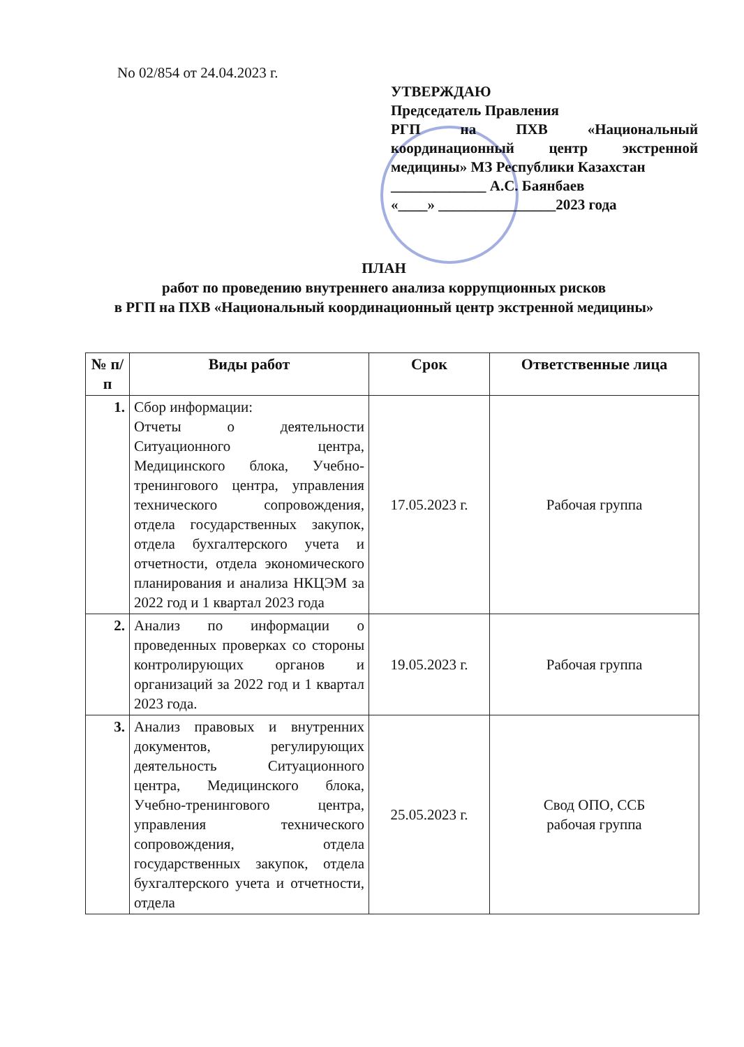No 02/854 от 24.04.2023 г.
УТВЕРЖДАЮ
Председатель Правления
РГП на ПХВ «Национальный координационный центр экстренной медицины» МЗ Республики Казахстан
_____________ А.С. Баянбаев
«____» ________________2023 года
ПЛАН
работ по проведению внутреннего анализа коррупционных рисков
в РГП на ПХВ «Национальный координационный центр экстренной медицины»
| № п/п | Виды работ | Срок | Ответственные лица |
| --- | --- | --- | --- |
| 1. | Сбор информации: Отчеты о деятельности Ситуационного центра, Медицинского блока, Учебно-тренингового центра, управления технического сопровождения, отдела государственных закупок, отдела бухгалтерского учета и отчетности, отдела экономического планирования и анализа НКЦЭМ за 2022 год и 1 квартал 2023 года | 17.05.2023 г. | Рабочая группа |
| 2. | Анализ по информации о проведенных проверках со стороны контролирующих органов и организаций за 2022 год и 1 квартал 2023 года. | 19.05.2023 г. | Рабочая группа |
| 3. | Анализ правовых и внутренних документов, регулирующих деятельность Ситуационного центра, Медицинского блока, Учебно-тренингового центра, управления технического сопровождения, отдела государственных закупок, отдела бухгалтерского учета и отчетности, отдела | 25.05.2023 г. | Свод ОПО, ССБ рабочая группа |